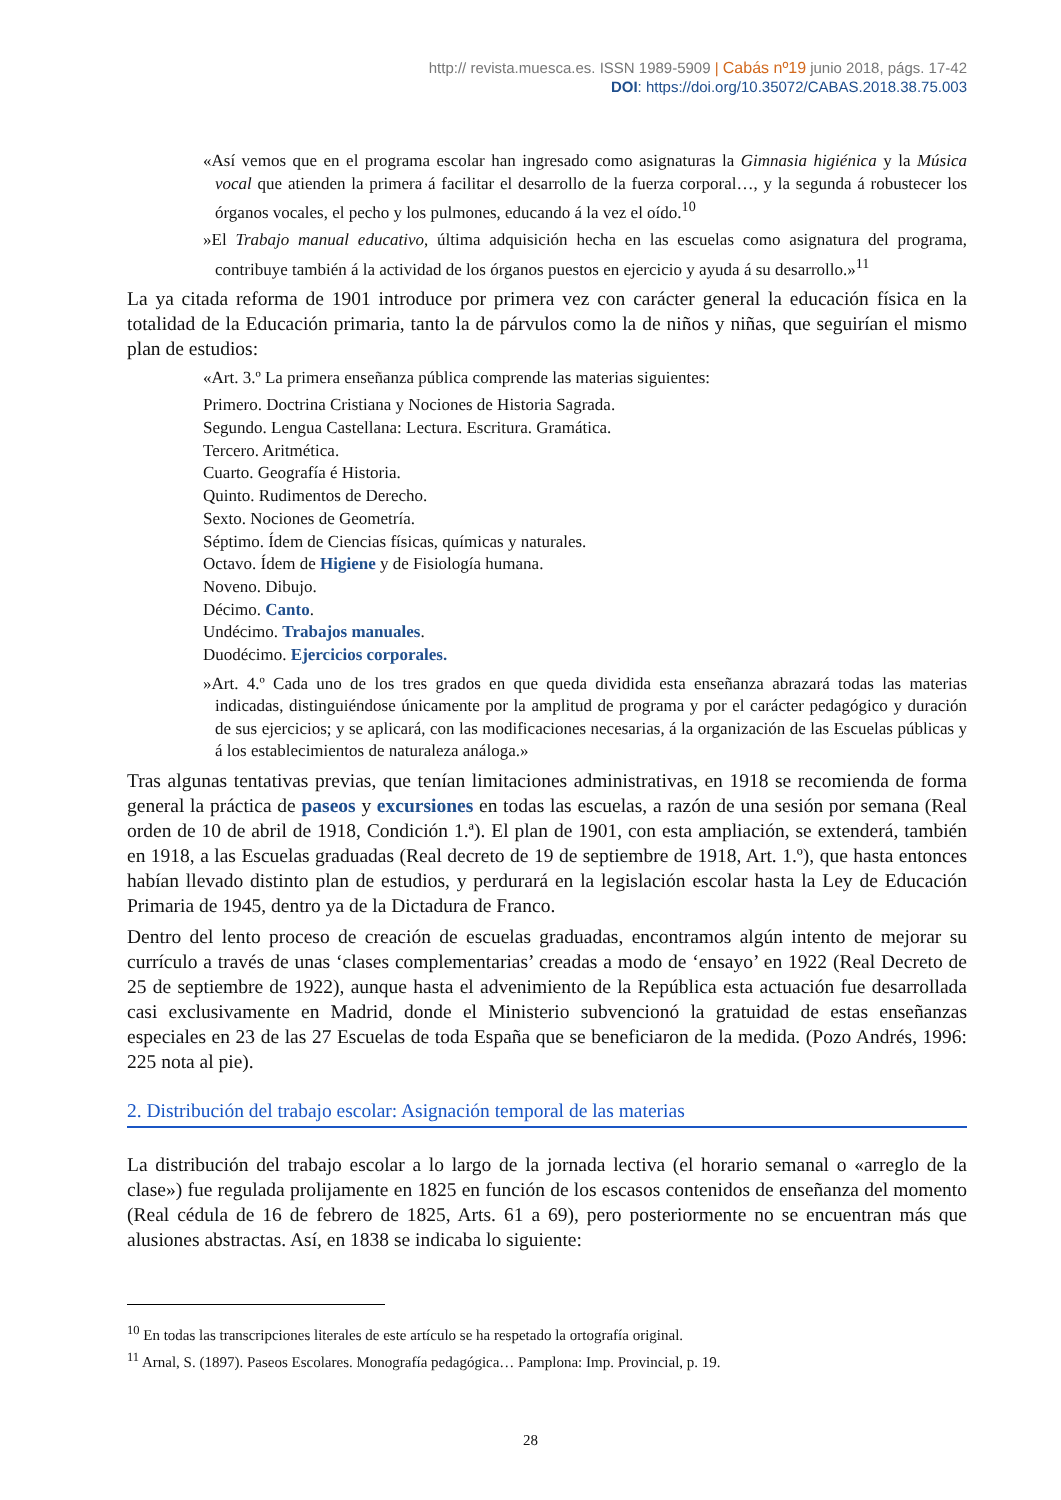http:// revista.muesca.es. ISSN 1989-5909 | Cabás nº19 junio 2018, págs. 17-42
DOI: https://doi.org/10.35072/CABAS.2018.38.75.003
«Así vemos que en el programa escolar han ingresado como asignaturas la Gimnasia higiénica y la Música vocal que atienden la primera á facilitar el desarrollo de la fuerza corporal…, y la segunda á robustecer los órganos vocales, el pecho y los pulmones, educando á la vez el oído.<sup>10</sup>
»El Trabajo manual educativo, última adquisición hecha en las escuelas como asignatura del programa, contribuye también á la actividad de los órganos puestos en ejercicio y ayuda á su desarrollo.»<sup>11</sup>
La ya citada reforma de 1901 introduce por primera vez con carácter general la educación física en la totalidad de la Educación primaria, tanto la de párvulos como la de niños y niñas, que seguirían el mismo plan de estudios:
«Art. 3.º La primera enseñanza pública comprende las materias siguientes:
Primero. Doctrina Cristiana y Nociones de Historia Sagrada.
Segundo. Lengua Castellana: Lectura. Escritura. Gramática.
Tercero. Aritmética.
Cuarto. Geografía é Historia.
Quinto. Rudimentos de Derecho.
Sexto. Nociones de Geometría.
Séptimo. Ídem de Ciencias físicas, químicas y naturales.
Octavo. Ídem de Higiene y de Fisiología humana.
Noveno. Dibujo.
Décimo. Canto.
Undécimo. Trabajos manuales.
Duodécimo. Ejercicios corporales.
»Art. 4.º Cada uno de los tres grados en que queda dividida esta enseñanza abrazará todas las materias indicadas, distinguiéndose únicamente por la amplitud de programa y por el carácter pedagógico y duración de sus ejercicios; y se aplicará, con las modificaciones necesarias, á la organización de las Escuelas públicas y á los establecimientos de naturaleza análoga.»
Tras algunas tentativas previas, que tenían limitaciones administrativas, en 1918 se recomienda de forma general la práctica de paseos y excursiones en todas las escuelas, a razón de una sesión por semana (Real orden de 10 de abril de 1918, Condición 1.ª). El plan de 1901, con esta ampliación, se extenderá, también en 1918, a las Escuelas graduadas (Real decreto de 19 de septiembre de 1918, Art. 1.º), que hasta entonces habían llevado distinto plan de estudios, y perdurará en la legislación escolar hasta la Ley de Educación Primaria de 1945, dentro ya de la Dictadura de Franco.
Dentro del lento proceso de creación de escuelas graduadas, encontramos algún intento de mejorar su currículo a través de unas ‘clases complementarias’ creadas a modo de ‘ensayo’ en 1922 (Real Decreto de 25 de septiembre de 1922), aunque hasta el advenimiento de la República esta actuación fue desarrollada casi exclusivamente en Madrid, donde el Ministerio subvencionó la gratuidad de estas enseñanzas especiales en 23 de las 27 Escuelas de toda España que se beneficiaron de la medida. (Pozo Andrés, 1996: 225 nota al pie).
2. Distribución del trabajo escolar: Asignación temporal de las materias
La distribución del trabajo escolar a lo largo de la jornada lectiva (el horario semanal o «arreglo de la clase») fue regulada prolijamente en 1825 en función de los escasos contenidos de enseñanza del momento (Real cédula de 16 de febrero de 1825, Arts. 61 a 69), pero posteriormente no se encuentran más que alusiones abstractas. Así, en 1838 se indicaba lo siguiente:
<sup>10</sup> En todas las transcripciones literales de este artículo se ha respetado la ortografía original.
<sup>11</sup> Arnal, S. (1897). Paseos Escolares. Monografía pedagógica… Pamplona: Imp. Provincial, p. 19.
28